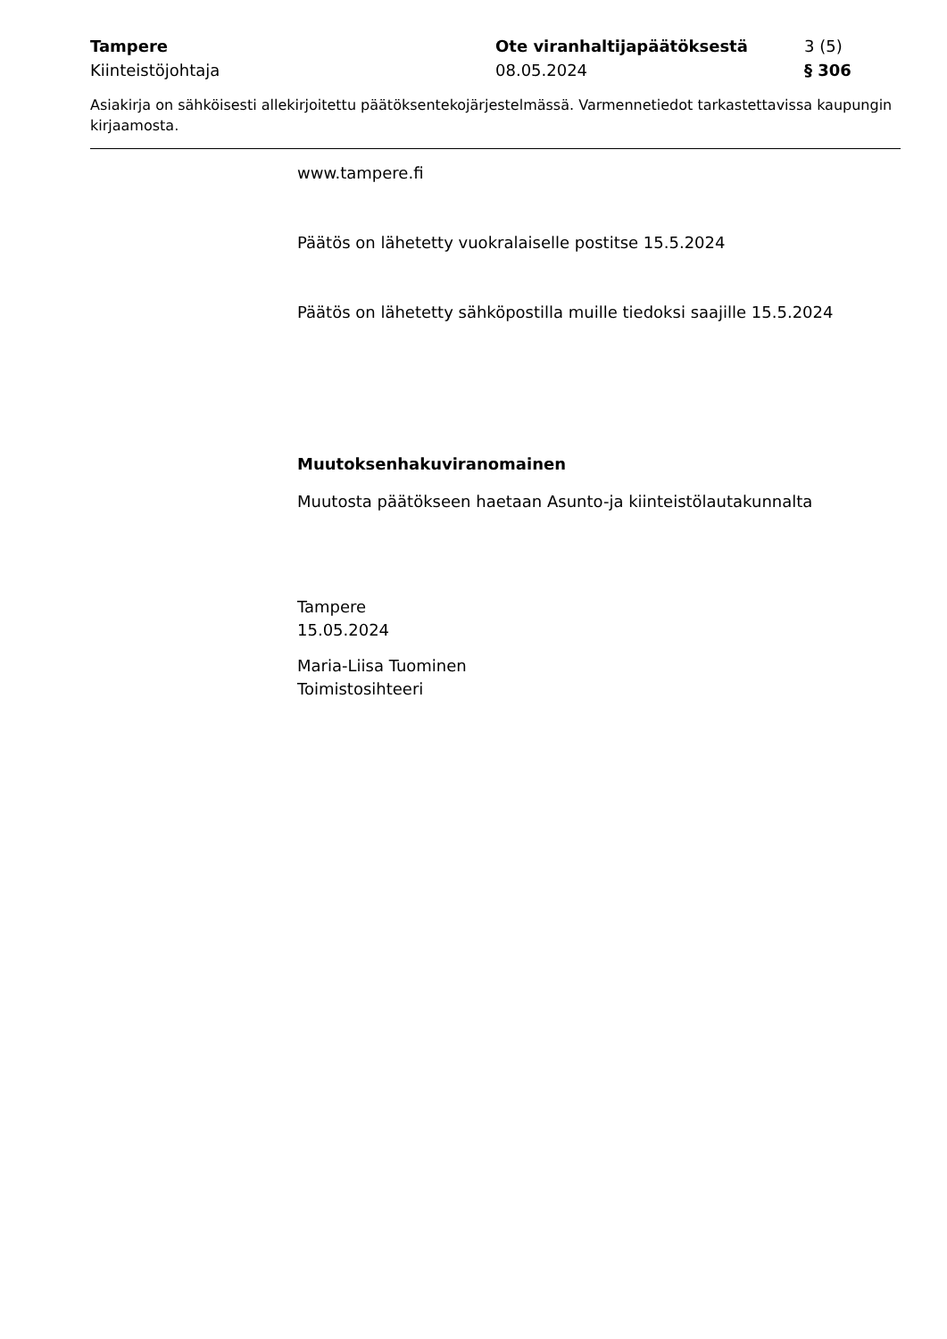Tampere
Kiinteistöjohtaja
Ote viranhaltijapäätöksestä
08.05.2024
3 (5)
§ 306
Asiakirja on sähköisesti allekirjoitettu päätöksentekojärjestelmässä. Varmennetiedot tarkastettavissa kaupungin kirjaamosta.
www.tampere.fi
Päätös on lähetetty vuokralaiselle postitse 15.5.2024
Päätös on lähetetty sähköpostilla muille tiedoksi saajille 15.5.2024
Muutoksenhakuviranomainen
Muutosta päätökseen haetaan Asunto-ja kiinteistölautakunnalta
Tampere
15.05.2024
Maria-Liisa Tuominen
Toimistosihteeri